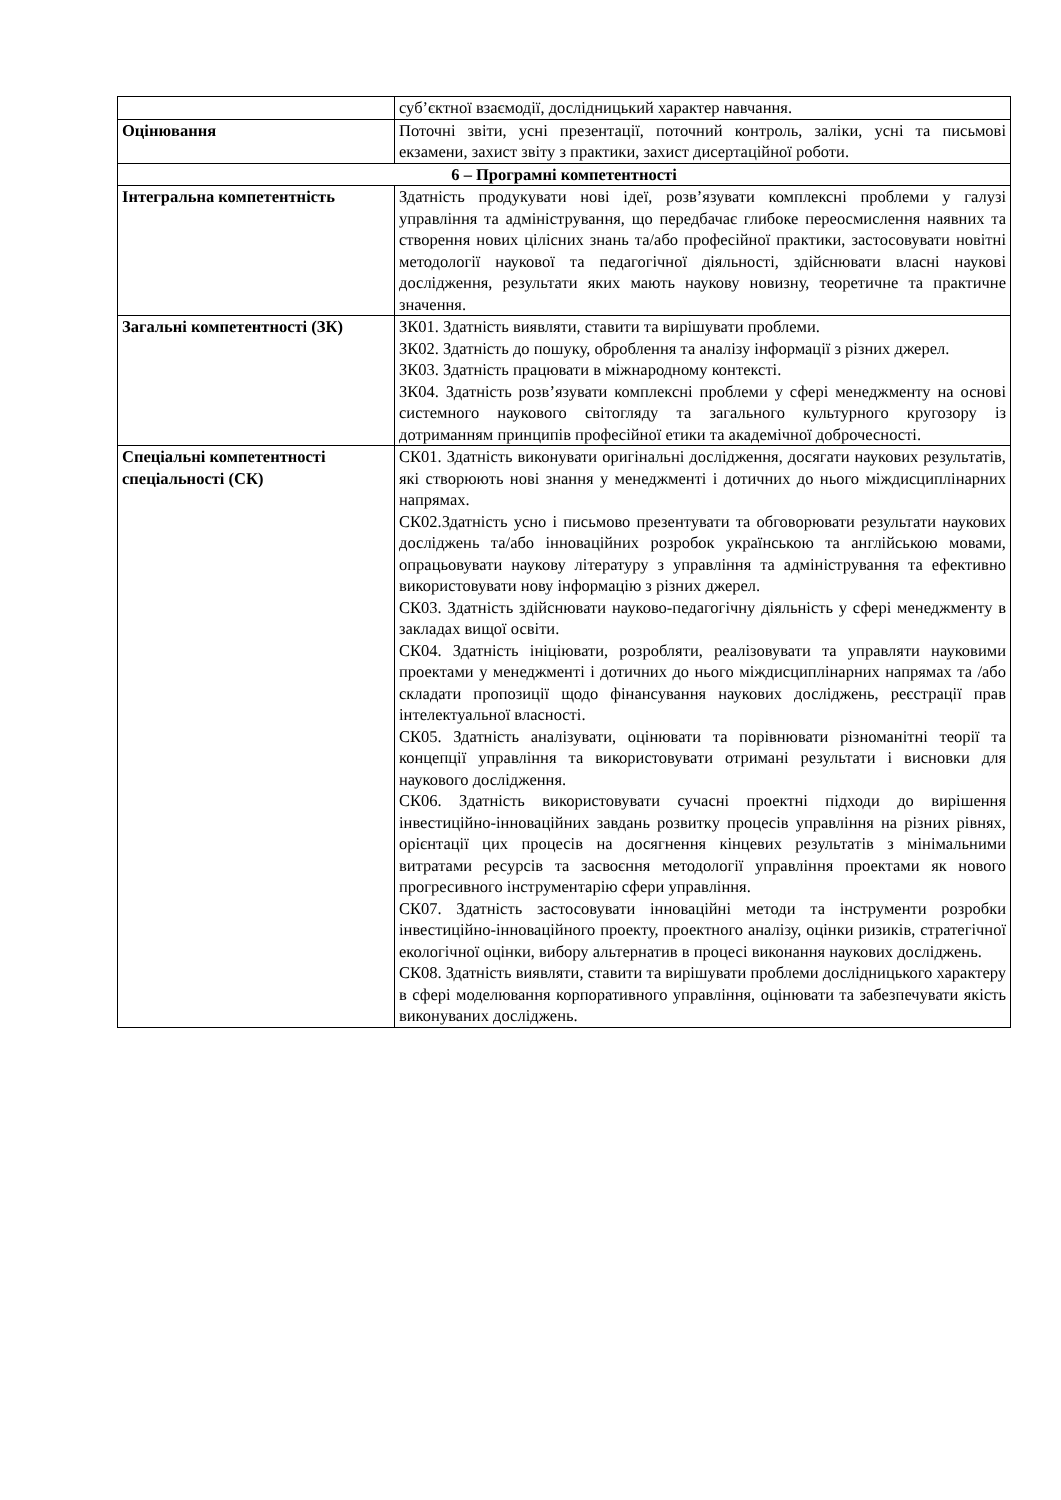| | суб’єктної взаємодії, дослідницький характер навчання. |
| Оцінювання | Поточні звіти, усні презентації, поточний контроль, заліки, усні та письмові екзамени, захист звіту з практики, захист дисертаційної роботи. |
| 6 – Програмні компетентності | |
| Інтегральна компетентність | Здатність продукувати нові ідеї, розв’язувати комплексні проблеми у галузі управління та адміністрування, що передбачає глибоке переосмислення наявних та створення нових цілісних знань та/або професійної практики, застосовувати новітні методології наукової та педагогічної діяльності, здійснювати власні наукові дослідження, результати яких мають наукову новизну, теоретичне та практичне значення. |
| Загальні компетентності (ЗК) | ЗК01. Здатність виявляти, ставити та вирішувати проблеми. ЗК02. Здатність до пошуку, оброблення та аналізу інформації з різних джерел. ЗК03. Здатність працювати в міжнародному контексті. ЗК04. Здатність розв’язувати комплексні проблеми у сфері менеджменту на основі системного наукового світогляду та загального культурного кругозору із дотриманням принципів професійної етики та академічної доброчесності. |
| Спеціальні компетентності спеціальності (СК) | СК01. Здатність виконувати оригінальні дослідження, досягати наукових результатів, які створюють нові знання у менеджменті і дотичних до нього міждисциплінарних напрямах. СК02.Здатність усно і письмово презентувати та обговорювати результати наукових досліджень та/або інноваційних розробок українською та англійською мовами, опрацьовувати наукову літературу з управління та адміністрування та ефективно використовувати нову інформацію з різних джерел. СК03. Здатність здійснювати науково-педагогічну діяльність у сфері менеджменту в закладах вищої освіти. СК04. Здатність ініціювати, розробляти, реалізовувати та управляти науковими проектами у менеджменті і дотичних до нього міждисциплінарних напрямах та /або складати пропозиції щодо фінансування наукових досліджень, реєстрації прав інтелектуальної власності. СК05. Здатність аналізувати, оцінювати та порівнювати різноманітні теорії та концепції управління та використовувати отримані результати і висновки для наукового дослідження. СК06. Здатність використовувати сучасні проектні підходи до вирішення інвестиційно-інноваційних завдань розвитку процесів управління на різних рівнях, орієнтації цих процесів на досягнення кінцевих результатів з мінімальними витратами ресурсів та засвоєння методології управління проектами як нового прогресивного інструментарію сфери управління. СК07. Здатність застосовувати інноваційні методи та інструменти розробки інвестиційно-інноваційного проекту, проектного аналізу, оцінки ризиків, стратегічної екологічної оцінки, вибору альтернатив в процесі виконання наукових досліджень. СК08. Здатність виявляти, ставити та вирішувати проблеми дослідницького характеру в сфері моделювання корпоративного управління, оцінювати та забезпечувати якість виконуваних досліджень. |